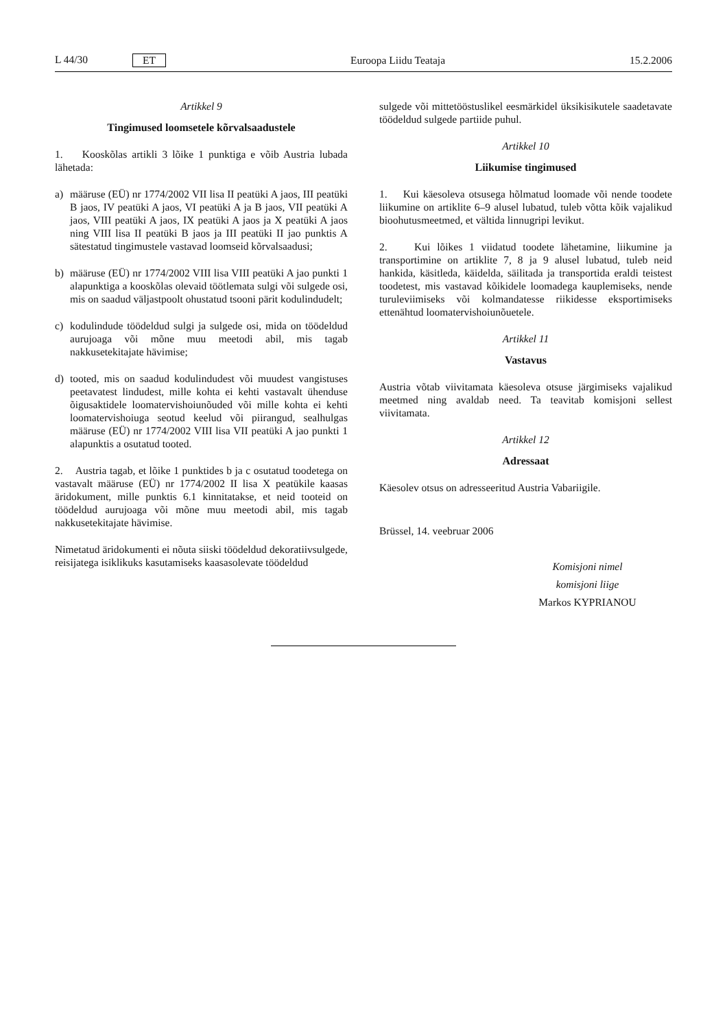L 44/30 ET Euroopa Liidu Teataja 15.2.2006
Artikkel 9
Tingimused loomsetele kõrvalsaadustele
1. Kooskõlas artikli 3 lõike 1 punktiga e võib Austria lubada lähetada:
a) määruse (EÜ) nr 1774/2002 VII lisa II peatüki A jaos, III peatüki B jaos, IV peatüki A jaos, VI peatüki A ja B jaos, VII peatüki A jaos, VIII peatüki A jaos, IX peatüki A jaos ja X peatüki A jaos ning VIII lisa II peatüki B jaos ja III peatüki II jao punktis A sätestatud tingimustele vastavad loomseid kõrvalsaadusi;
b) määruse (EÜ) nr 1774/2002 VIII lisa VIII peatüki A jao punkti 1 alapunktiga a kooskõlas olevaid töötlemata sulgi või sulgede osi, mis on saadud väljastpoolt ohustatud tsooni pärit kodulindudelt;
c) kodulindude töödeldud sulgi ja sulgede osi, mida on töödeldud aurujoaga või mõne muu meetodi abil, mis tagab nakkusetekitajate hävimise;
d) tooted, mis on saadud kodulindudest või muudest vangistuses peetavatest lindudest, mille kohta ei kehti vastavalt ühenduse õigusaktidele loomatervishoiunõuded või mille kohta ei kehti loomatervishoiuga seotud keelud või piirangud, sealhulgas määruse (EÜ) nr 1774/2002 VIII lisa VII peatüki A jao punkti 1 alapunktis a osutatud tooted.
2. Austria tagab, et lõike 1 punktides b ja c osutatud toodetega on vastavalt määruse (EÜ) nr 1774/2002 II lisa X peatükile kaasas äridokument, mille punktis 6.1 kinnitatakse, et neid tooteid on töödeldud aurujoaga või mõne muu meetodi abil, mis tagab nakkusetekitajate hävimise.
Nimetatud äridokumenti ei nõuta siiski töödeldud dekoratiivsulgede, reisijatega isiklikuks kasutamiseks kaasasolevate töödeldud
sulgede või mittetööstuslikel eesmärkidel üksikisikutele saadetavate töödeldud sulgede partiide puhul.
Artikkel 10
Liikumise tingimused
1. Kui käesoleva otsusega hõlmatud loomade või nende toodete liikumine on artiklite 6–9 alusel lubatud, tuleb võtta kõik vajalikud bioohutusmeetmed, et vältida linnugripi levikut.
2. Kui lõikes 1 viidatud toodete lähetamine, liikumine ja transportimine on artiklite 7, 8 ja 9 alusel lubatud, tuleb neid hankida, käsitleda, käidelda, säilitada ja transportida eraldi teistest toodetest, mis vastavad kõikidele loomadega kauplemiseks, nende turuleviimiseks või kolmandatesse riikidesse eksportimiseks ettenähtud loomatervishoiunõuetele.
Artikkel 11
Vastavus
Austria võtab viivitamata käesoleva otsuse järgimiseks vajalikud meetmed ning avaldab need. Ta teavitab komisjoni sellest viivitamata.
Artikkel 12
Adressaat
Käesolev otsus on adresseeritud Austria Vabariigile.
Brüssel, 14. veebruar 2006
Komisjoni nimel
komisjoni liige
Markos KYPRIANOU